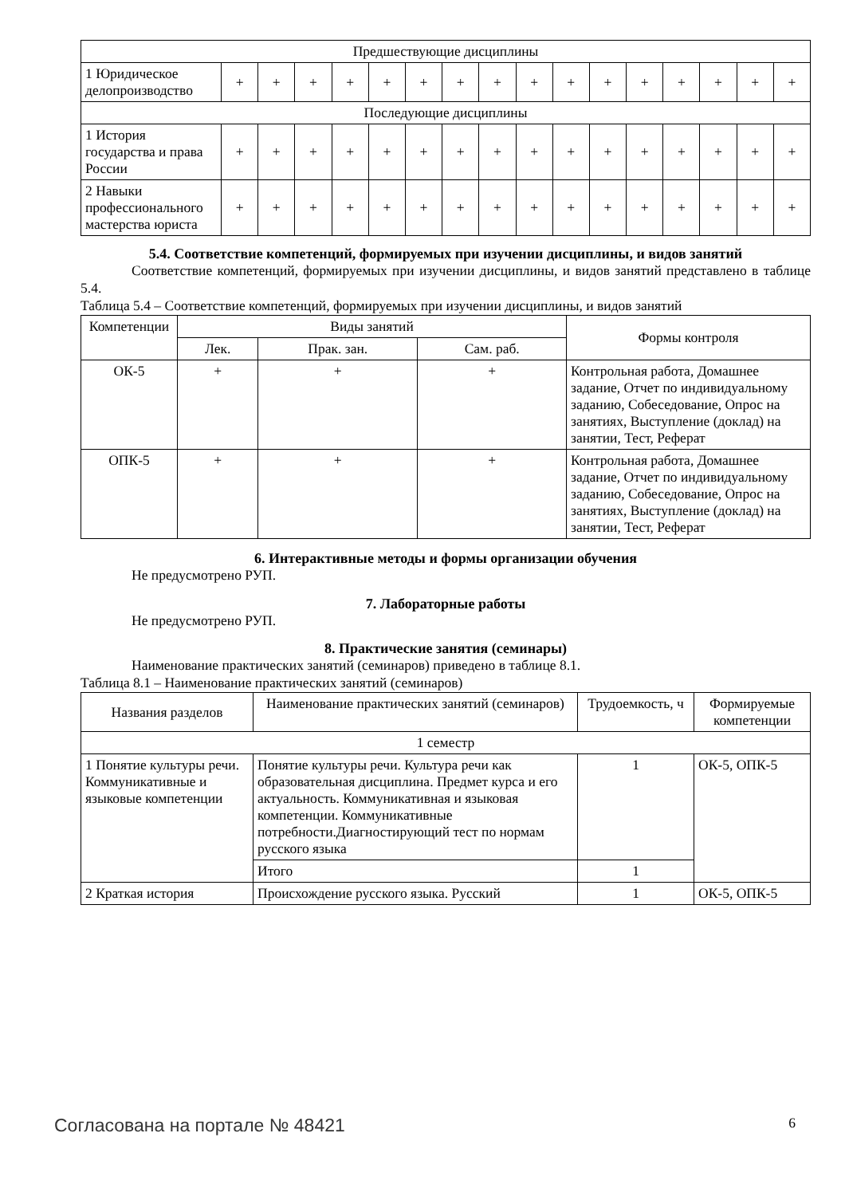| Предшествующие дисциплины | | | | | | | | | | | | | | | | |
| 1 Юридическое делопроизводство | + | + | + | + | + | + | + | + | + | + | + | + | + | + | + | + |
| Последующие дисциплины | | | | | | | | | | | | | | | | |
| 1 История государства и права России | + | + | + | + | + | + | + | + | + | + | + | + | + | + | + | + |
| 2 Навыки профессионального мастерства юриста | + | + | + | + | + | + | + | + | + | + | + | + | + | + | + | + |
5.4. Соответствие компетенций, формируемых при изучении дисциплины, и видов занятий
Соответствие компетенций, формируемых при изучении дисциплины, и видов занятий представлено в таблице 5.4.
Таблица 5.4 – Соответствие компетенций, формируемых при изучении дисциплины, и видов занятий
| Компетенции | Виды занятий | | | Формы контроля |
| --- | --- | --- | --- | --- |
| | Лек. | Прак. зан. | Сам. раб. | |
| ОК-5 | + | + | + | Контрольная работа, Домашнее задание, Отчет по индивидуальному заданию, Собеседование, Опрос на занятиях, Выступление (доклад) на занятии, Тест, Реферат |
| ОПК-5 | + | + | + | Контрольная работа, Домашнее задание, Отчет по индивидуальному заданию, Собеседование, Опрос на занятиях, Выступление (доклад) на занятии, Тест, Реферат |
6. Интерактивные методы и формы организации обучения
Не предусмотрено РУП.
7. Лабораторные работы
Не предусмотрено РУП.
8. Практические занятия (семинары)
Наименование практических занятий (семинаров) приведено в таблице 8.1.
Таблица 8.1 – Наименование практических занятий (семинаров)
| Названия разделов | Наименование практических занятий (семинаров) | Трудоемкость, ч | Формируемые компетенции |
| --- | --- | --- | --- |
| 1 семестр | | | |
| 1 Понятие культуры речи. Коммуникативные и языковые компетенции | Понятие культуры речи. Культура речи как образовательная дисциплина. Предмет курса и его актуальность. Коммуникативная и языковая компетенции. Коммуникативные потребности.Диагностирующий тест по нормам русского языка | 1 | ОК-5, ОПК-5 |
| | Итого | 1 | |
| 2 Краткая история | Происхождение русского языка. Русский | 1 | ОК-5, ОПК-5 |
Согласована на портале № 48421 6